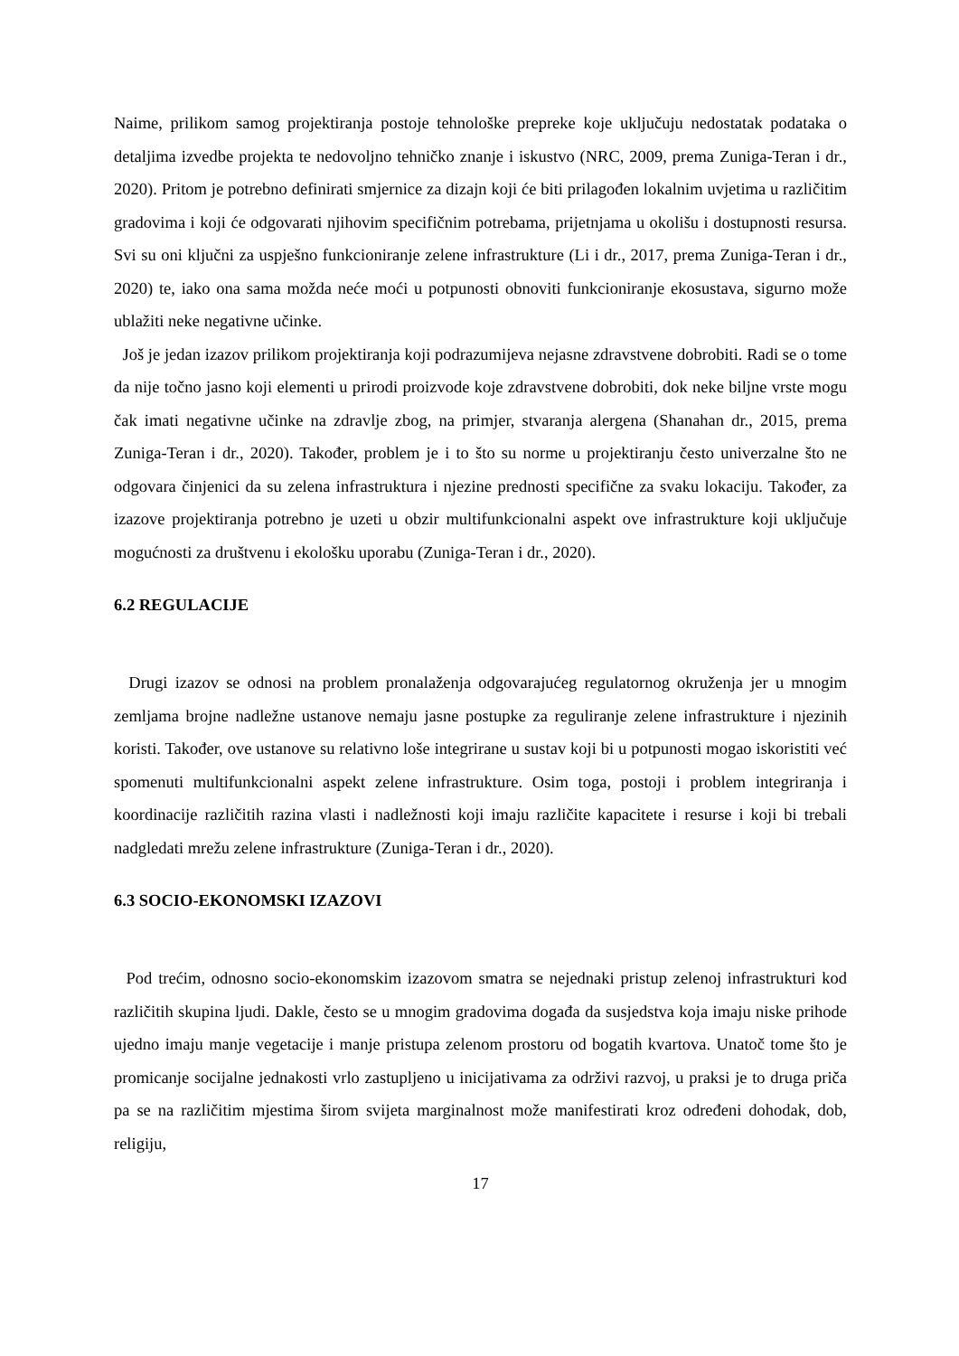Naime, prilikom samog projektiranja postoje tehnološke prepreke koje uključuju nedostatak podataka o detaljima izvedbe projekta te nedovoljno tehničko znanje i iskustvo (NRC, 2009, prema Zuniga-Teran i dr., 2020). Pritom je potrebno definirati smjernice za dizajn koji će biti prilagođen lokalnim uvjetima u različitim gradovima i koji će odgovarati njihovim specifičnim potrebama, prijetnjama u okolišu i dostupnosti resursa. Svi su oni ključni za uspješno funkcioniranje zelene infrastrukture (Li i dr., 2017, prema Zuniga-Teran i dr., 2020) te, iako ona sama možda neće moći u potpunosti obnoviti funkcioniranje ekosustava, sigurno može ublažiti neke negativne učinke.
Još je jedan izazov prilikom projektiranja koji podrazumijeva nejasne zdravstvene dobrobiti. Radi se o tome da nije točno jasno koji elementi u prirodi proizvode koje zdravstvene dobrobiti, dok neke biljne vrste mogu čak imati negativne učinke na zdravlje zbog, na primjer, stvaranja alergena (Shanahan dr., 2015, prema Zuniga-Teran i dr., 2020). Također, problem je i to što su norme u projektiranju često univerzalne što ne odgovara činjenici da su zelena infrastruktura i njezine prednosti specifične za svaku lokaciju. Također, za izazove projektiranja potrebno je uzeti u obzir multifunkcionalni aspekt ove infrastrukture koji uključuje mogućnosti za društvenu i ekološku uporabu (Zuniga-Teran i dr., 2020).
6.2 REGULACIJE
Drugi izazov se odnosi na problem pronalaženja odgovarajućeg regulatornog okruženja jer u mnogim zemljama brojne nadležne ustanove nemaju jasne postupke za reguliranje zelene infrastrukture i njezinih koristi. Također, ove ustanove su relativno loše integrirane u sustav koji bi u potpunosti mogao iskoristiti već spomenuti multifunkcionalni aspekt zelene infrastrukture. Osim toga, postoji i problem integriranja i koordinacije različitih razina vlasti i nadležnosti koji imaju različite kapacitete i resurse i koji bi trebali nadgledati mrežu zelene infrastrukture (Zuniga-Teran i dr., 2020).
6.3 SOCIO-EKONOMSKI IZAZOVI
Pod trećim, odnosno socio-ekonomskim izazovom smatra se nejednaki pristup zelenoj infrastrukturi kod različitih skupina ljudi. Dakle, često se u mnogim gradovima događa da susjedstva koja imaju niske prihode ujedno imaju manje vegetacije i manje pristupa zelenom prostoru od bogatih kvartova. Unatoč tome što je promicanje socijalne jednakosti vrlo zastupljeno u inicijativama za održivi razvoj, u praksi je to druga priča pa se na različitim mjestima širom svijeta marginalnost može manifestirati kroz određeni dohodak, dob, religiju,
17